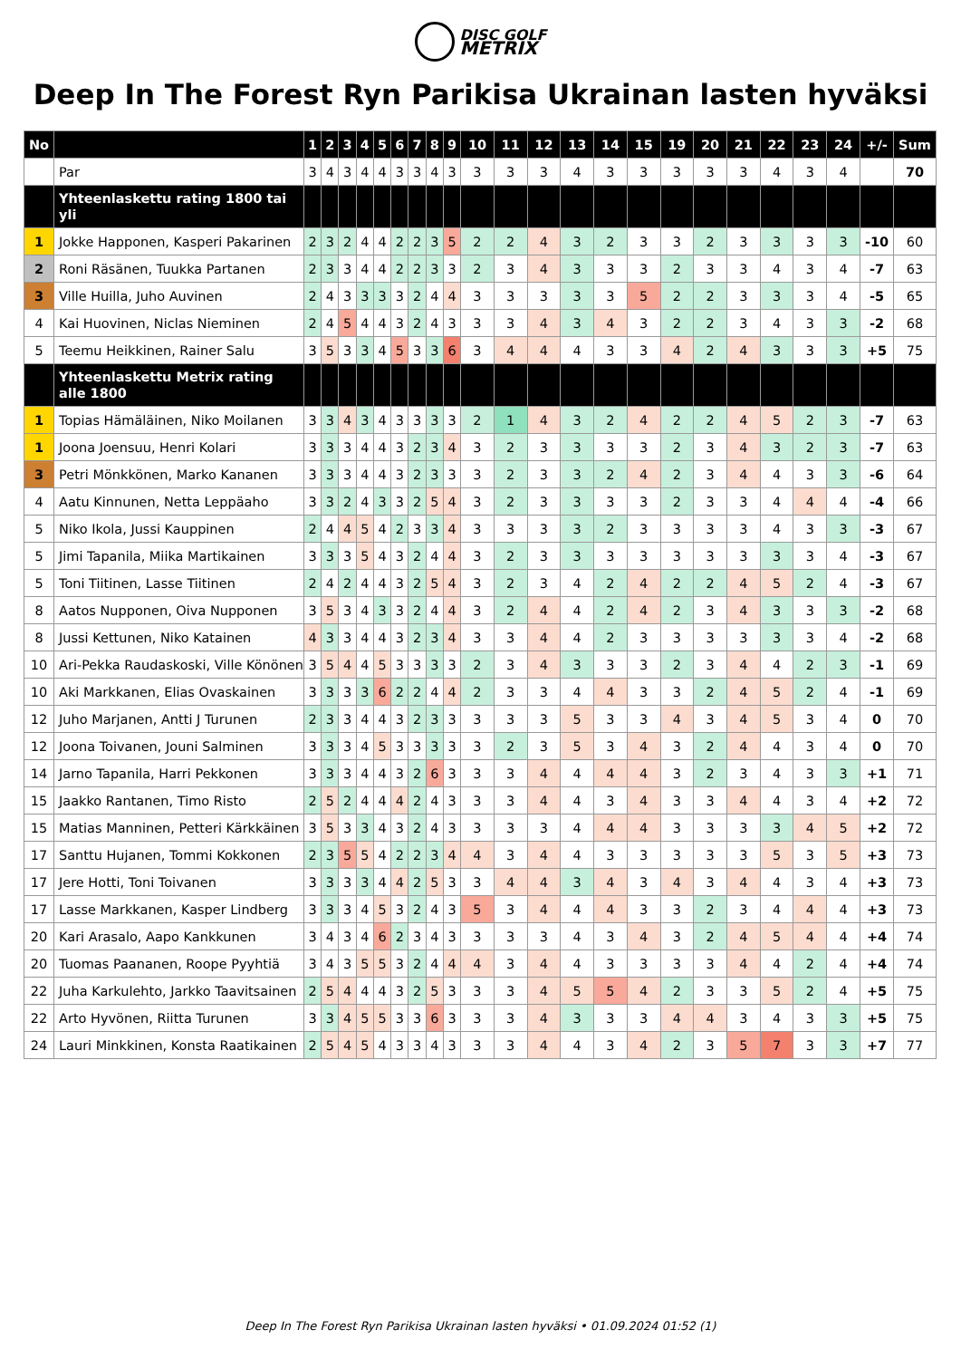DISC GOLF
METRIX
Deep In The Forest Ryn Parikisa Ukrainan lasten hyväksi
| No | | 1 | 2 | 3 | 4 | 5 | 6 | 7 | 8 | 9 | 10 | 11 | 12 | 13 | 14 | 15 | 19 | 20 | 21 | 22 | 23 | 24 | +/- | Sum |
| --- | --- | --- | --- | --- | --- | --- | --- | --- | --- | --- | --- | --- | --- | --- | --- | --- | --- | --- | --- | --- | --- | --- | --- | --- |
| | Par | 3 | 4 | 3 | 4 | 4 | 3 | 3 | 4 | 3 | 3 | 3 | 3 | 4 | 3 | 3 | 3 | 3 | 3 | 4 | 3 | 4 | | 70 |
| | Yhteenlaskettu rating 1800 tai yli | | | | | | | | | | | | | | | | | | | | | | | |
| 1 | Jokke Happonen, Kasperi Pakarinen | 2 | 3 | 2 | 4 | 4 | 2 | 2 | 3 | 5 | 2 | 2 | 4 | 3 | 2 | 3 | 3 | 2 | 3 | 3 | 3 | 3 | -10 | 60 |
| 2 | Roni Räsänen, Tuukka Partanen | 2 | 3 | 3 | 4 | 4 | 2 | 2 | 3 | 3 | 2 | 3 | 4 | 3 | 3 | 3 | 2 | 3 | 3 | 4 | 3 | 4 | -7 | 63 |
| 3 | Ville Huilla, Juho Auvinen | 2 | 4 | 3 | 3 | 3 | 3 | 2 | 4 | 4 | 3 | 3 | 3 | 3 | 3 | 5 | 2 | 2 | 3 | 3 | 3 | 4 | -5 | 65 |
| 4 | Kai Huovinen, Niclas Nieminen | 2 | 4 | 5 | 4 | 4 | 3 | 2 | 4 | 3 | 3 | 3 | 4 | 3 | 4 | 3 | 2 | 2 | 3 | 4 | 3 | 3 | -2 | 68 |
| 5 | Teemu Heikkinen, Rainer Salu | 3 | 5 | 3 | 3 | 4 | 5 | 3 | 3 | 6 | 3 | 4 | 4 | 4 | 3 | 3 | 4 | 2 | 4 | 3 | 3 | 3 | +5 | 75 |
| | Yhteenlaskettu Metrix rating alle 1800 | | | | | | | | | | | | | | | | | | | | | | | |
| 1 | Topias Hämäläinen, Niko Moilanen | 3 | 3 | 4 | 3 | 4 | 3 | 3 | 3 | 3 | 2 | 1 | 4 | 3 | 2 | 4 | 2 | 2 | 4 | 5 | 2 | 3 | -7 | 63 |
| 1 | Joona Joensuu, Henri Kolari | 3 | 3 | 3 | 4 | 4 | 3 | 2 | 3 | 4 | 3 | 2 | 3 | 3 | 3 | 3 | 2 | 3 | 4 | 3 | 2 | 3 | -7 | 63 |
| 3 | Petri Mönkkönen, Marko Kananen | 3 | 3 | 3 | 4 | 4 | 3 | 2 | 3 | 3 | 3 | 2 | 3 | 3 | 2 | 4 | 2 | 3 | 4 | 4 | 3 | 3 | -6 | 64 |
| 4 | Aatu Kinnunen, Netta Leppäaho | 3 | 3 | 2 | 4 | 3 | 3 | 2 | 5 | 4 | 3 | 2 | 3 | 3 | 3 | 3 | 2 | 3 | 3 | 4 | 4 | 4 | -4 | 66 |
| 5 | Niko Ikola, Jussi Kauppinen | 2 | 4 | 4 | 5 | 4 | 2 | 3 | 3 | 4 | 3 | 3 | 3 | 3 | 2 | 3 | 3 | 3 | 3 | 4 | 3 | 3 | -3 | 67 |
| 5 | Jimi Tapanila, Miika Martikainen | 3 | 3 | 3 | 5 | 4 | 3 | 2 | 4 | 4 | 3 | 2 | 3 | 3 | 3 | 3 | 3 | 3 | 3 | 3 | 3 | 4 | -3 | 67 |
| 5 | Toni Tiitinen, Lasse Tiitinen | 2 | 4 | 2 | 4 | 4 | 3 | 2 | 5 | 4 | 3 | 2 | 3 | 4 | 2 | 4 | 2 | 2 | 4 | 5 | 2 | 4 | -3 | 67 |
| 8 | Aatos Nupponen, Oiva Nupponen | 3 | 5 | 3 | 4 | 3 | 3 | 2 | 4 | 4 | 3 | 2 | 4 | 4 | 2 | 4 | 2 | 3 | 4 | 3 | 3 | 3 | -2 | 68 |
| 8 | Jussi Kettunen, Niko Katainen | 4 | 3 | 3 | 4 | 4 | 3 | 2 | 3 | 4 | 3 | 3 | 4 | 4 | 2 | 3 | 3 | 3 | 3 | 3 | 3 | 4 | -2 | 68 |
| 10 | Ari-Pekka Raudaskoski, Ville Könönen | 3 | 5 | 4 | 4 | 5 | 3 | 3 | 3 | 3 | 2 | 3 | 4 | 3 | 3 | 3 | 2 | 3 | 4 | 4 | 2 | 3 | -1 | 69 |
| 10 | Aki Markkanen, Elias Ovaskainen | 3 | 3 | 3 | 3 | 6 | 2 | 2 | 4 | 4 | 2 | 3 | 3 | 4 | 4 | 3 | 3 | 2 | 4 | 5 | 2 | 4 | -1 | 69 |
| 12 | Juho Marjanen, Antti J Turunen | 2 | 3 | 3 | 4 | 4 | 3 | 2 | 3 | 3 | 3 | 3 | 3 | 5 | 3 | 3 | 4 | 3 | 4 | 5 | 3 | 4 | 0 | 70 |
| 12 | Joona Toivanen, Jouni Salminen | 3 | 3 | 3 | 4 | 5 | 3 | 3 | 3 | 3 | 3 | 2 | 3 | 5 | 3 | 4 | 3 | 2 | 4 | 4 | 3 | 4 | 0 | 70 |
| 14 | Jarno Tapanila, Harri Pekkonen | 3 | 3 | 3 | 4 | 4 | 3 | 2 | 6 | 3 | 3 | 3 | 4 | 4 | 4 | 4 | 3 | 2 | 3 | 4 | 3 | 3 | +1 | 71 |
| 15 | Jaakko Rantanen, Timo Risto | 2 | 5 | 2 | 4 | 4 | 4 | 2 | 4 | 3 | 3 | 3 | 4 | 4 | 3 | 4 | 3 | 3 | 4 | 4 | 3 | 4 | +2 | 72 |
| 15 | Matias Manninen, Petteri Kärkkäinen | 3 | 5 | 3 | 3 | 4 | 3 | 2 | 4 | 3 | 3 | 3 | 3 | 4 | 4 | 4 | 3 | 3 | 3 | 3 | 4 | 5 | +2 | 72 |
| 17 | Santtu Hujanen, Tommi Kokkonen | 2 | 3 | 5 | 5 | 4 | 2 | 2 | 3 | 4 | 4 | 3 | 4 | 4 | 3 | 3 | 3 | 3 | 3 | 5 | 3 | 5 | +3 | 73 |
| 17 | Jere Hotti, Toni Toivanen | 3 | 3 | 3 | 3 | 4 | 4 | 2 | 5 | 3 | 3 | 4 | 4 | 3 | 4 | 3 | 4 | 3 | 4 | 4 | 3 | 4 | +3 | 73 |
| 17 | Lasse Markkanen, Kasper Lindberg | 3 | 3 | 3 | 4 | 5 | 3 | 2 | 4 | 3 | 5 | 3 | 4 | 4 | 4 | 3 | 3 | 2 | 3 | 4 | 4 | 4 | +3 | 73 |
| 20 | Kari Arasalo, Aapo Kankkunen | 3 | 4 | 3 | 4 | 6 | 2 | 3 | 4 | 3 | 3 | 3 | 3 | 4 | 3 | 4 | 3 | 2 | 4 | 5 | 4 | 4 | +4 | 74 |
| 20 | Tuomas Paananen, Roope Pyyhtiä | 3 | 4 | 3 | 5 | 5 | 3 | 2 | 4 | 4 | 4 | 3 | 4 | 4 | 3 | 3 | 3 | 3 | 4 | 4 | 2 | 4 | +4 | 74 |
| 22 | Juha Karkulehto, Jarkko Taavitsainen | 2 | 5 | 4 | 4 | 4 | 3 | 2 | 5 | 3 | 3 | 3 | 4 | 5 | 5 | 4 | 2 | 3 | 3 | 5 | 2 | 4 | +5 | 75 |
| 22 | Arto Hyvönen, Riitta Turunen | 3 | 3 | 4 | 5 | 5 | 3 | 3 | 6 | 3 | 3 | 3 | 4 | 3 | 3 | 3 | 4 | 4 | 3 | 4 | 3 | 3 | +5 | 75 |
| 24 | Lauri Minkkinen, Konsta Raatikainen | 2 | 5 | 4 | 5 | 4 | 3 | 3 | 4 | 3 | 3 | 3 | 4 | 4 | 3 | 4 | 2 | 3 | 5 | 7 | 3 | 3 | +7 | 77 |
Deep In The Forest Ryn Parikisa Ukrainan lasten hyväksi • 01.09.2024 01:52 (1)